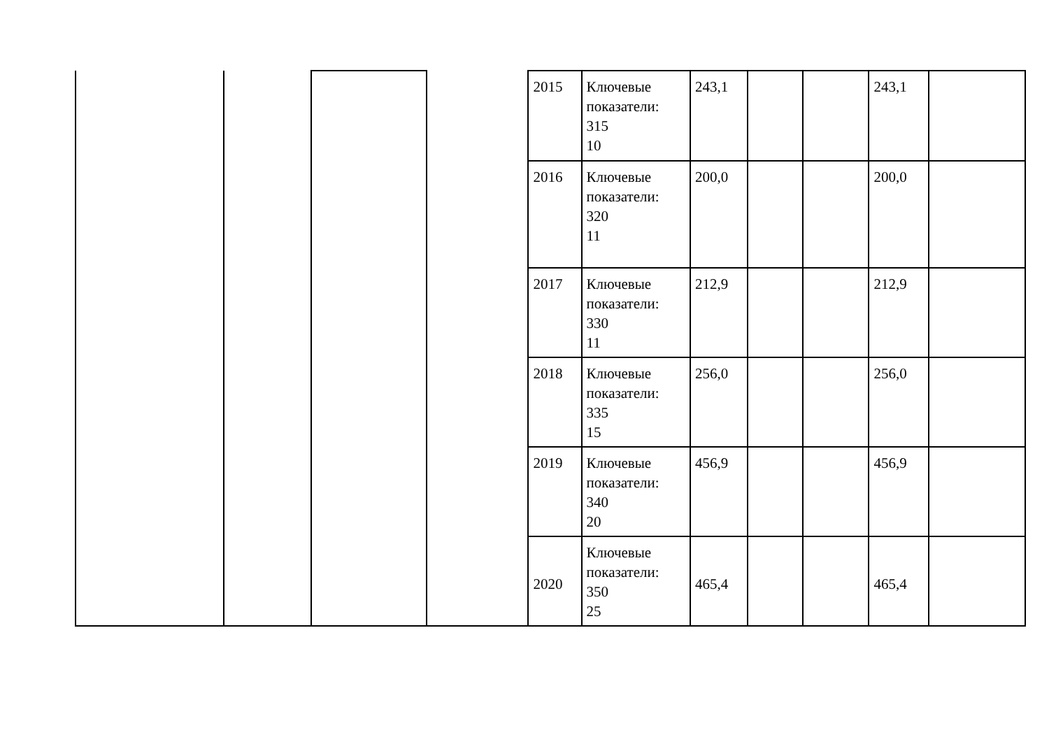| | | | | 2015 | Ключевые показатели: 315 10 | 243,1 | | | 243,1 | |
| | | | | 2016 | Ключевые показатели: 320 11 | 200,0 | | | 200,0 | |
| | | | | 2017 | Ключевые показатели: 330 11 | 212,9 | | | 212,9 | |
| | | | | 2018 | Ключевые показатели: 335 15 | 256,0 | | | 256,0 | |
| | | | | 2019 | Ключевые показатели: 340 20 | 456,9 | | | 456,9 | |
| | | | | 2020 | Ключевые показатели: 350 25 | 465,4 | | | 465,4 | |